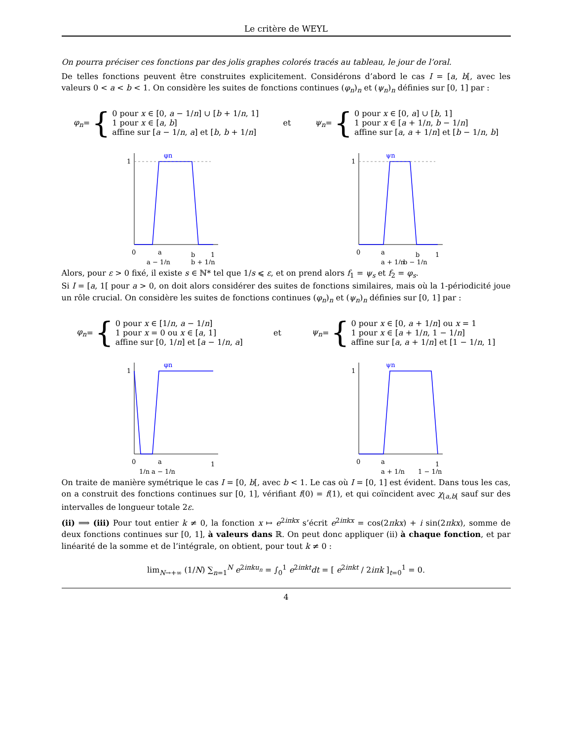Le critère de WEYL
On pourra préciser ces fonctions par des jolis graphes colorés tracés au tableau, le jour de l’oral.
De telles fonctions peuvent être construites explicitement. Considérons d’abord le cas I = [a, b[, avec les valeurs 0 < a < b < 1. On considère les suites de fonctions continues (φ<sub>n</sub>)<sub>n</sub> et (ψ<sub>n</sub>)<sub>n</sub> définies sur [0, 1] par :
φ<sub>n</sub> = {
0 pour x ∈ [0, a − 1/n] ∪ [b + 1/n, 1]
1 pour x ∈ [a, b]
affine sur [a − 1/n, a] et [b, b + 1/n]
et
ψ<sub>n</sub> = {
0 pour x ∈ [0, a] ∪ [b, 1]
1 pour x ∈ [a + 1/n, b − 1/n]
affine sur [a, a + 1/n] et [b − 1/n, b]
1
φn
0
a
a − 1/n
b
b + 1/n
1
1
ψn
0
a
b
a + 1/n
b − 1/n
1
Alors, pour ε > 0 fixé, il existe s ∈ ℕ* tel que 1/s ⩽ ε, et on prend alors f<sub>1</sub> = ψ<sub>s</sub> et f<sub>2</sub> = φ<sub>s</sub>.
Si I = [a, 1[ pour a > 0, on doit alors considérer des suites de fonctions similaires, mais où la 1-périodicité joue un rôle crucial. On considère les suites de fonctions continues (φ<sub>n</sub>)<sub>n</sub> et (ψ<sub>n</sub>)<sub>n</sub> définies sur [0, 1] par :
φ<sub>n</sub> = {
0 pour x ∈ [1/n, a − 1/n]
1 pour x = 0 ou x ∈ [a, 1]
affine sur [0, 1/n] et [a − 1/n, a]
et
ψ<sub>n</sub> = {
0 pour x ∈ [0, a + 1/n] ou x = 1
1 pour x ∈ [a + 1/n, 1 − 1/n]
affine sur [a, a + 1/n] et [1 − 1/n, 1]
1
φn
0
a
1/n
a − 1/n
1
1
ψn
0
a
a + 1/n
1 − 1/n
1
On traite de manière symétrique le cas I = [0, b[, avec b < 1. Le cas où I = [0, 1] est évident. Dans tous les cas, on a construit des fonctions continues sur [0, 1], vérifiant f(0) = f(1), et qui coïncident avec χ<sub>[a,b[</sub> sauf sur des intervalles de longueur totale 2ε.
(ii) ⟹ (iii) Pour tout entier k ≠ 0, la fonction x ↦ e<sup>2iπkx</sup> s’écrit e<sup>2iπkx</sup> = cos(2πkx) + i sin(2πkx), somme de deux fonctions continues sur [0, 1], à valeurs dans ℝ. On peut donc appliquer (ii) à chaque fonction, et par linéarité de la somme et de l’intégrale, on obtient, pour tout k ≠ 0 :
lim<sub>N→+∞</sub> (1/N) ∑<sub>n=1</sub><sup>N</sup> e<sup>2iπku<sub>n</sub></sup> = ∫<sub>0</sub><sup>1</sup> e<sup>2iπkt</sup>dt = [ e<sup>2iπkt</sup> / 2iπk ]<sub>t=0</sub><sup>1</sup> = 0.
4